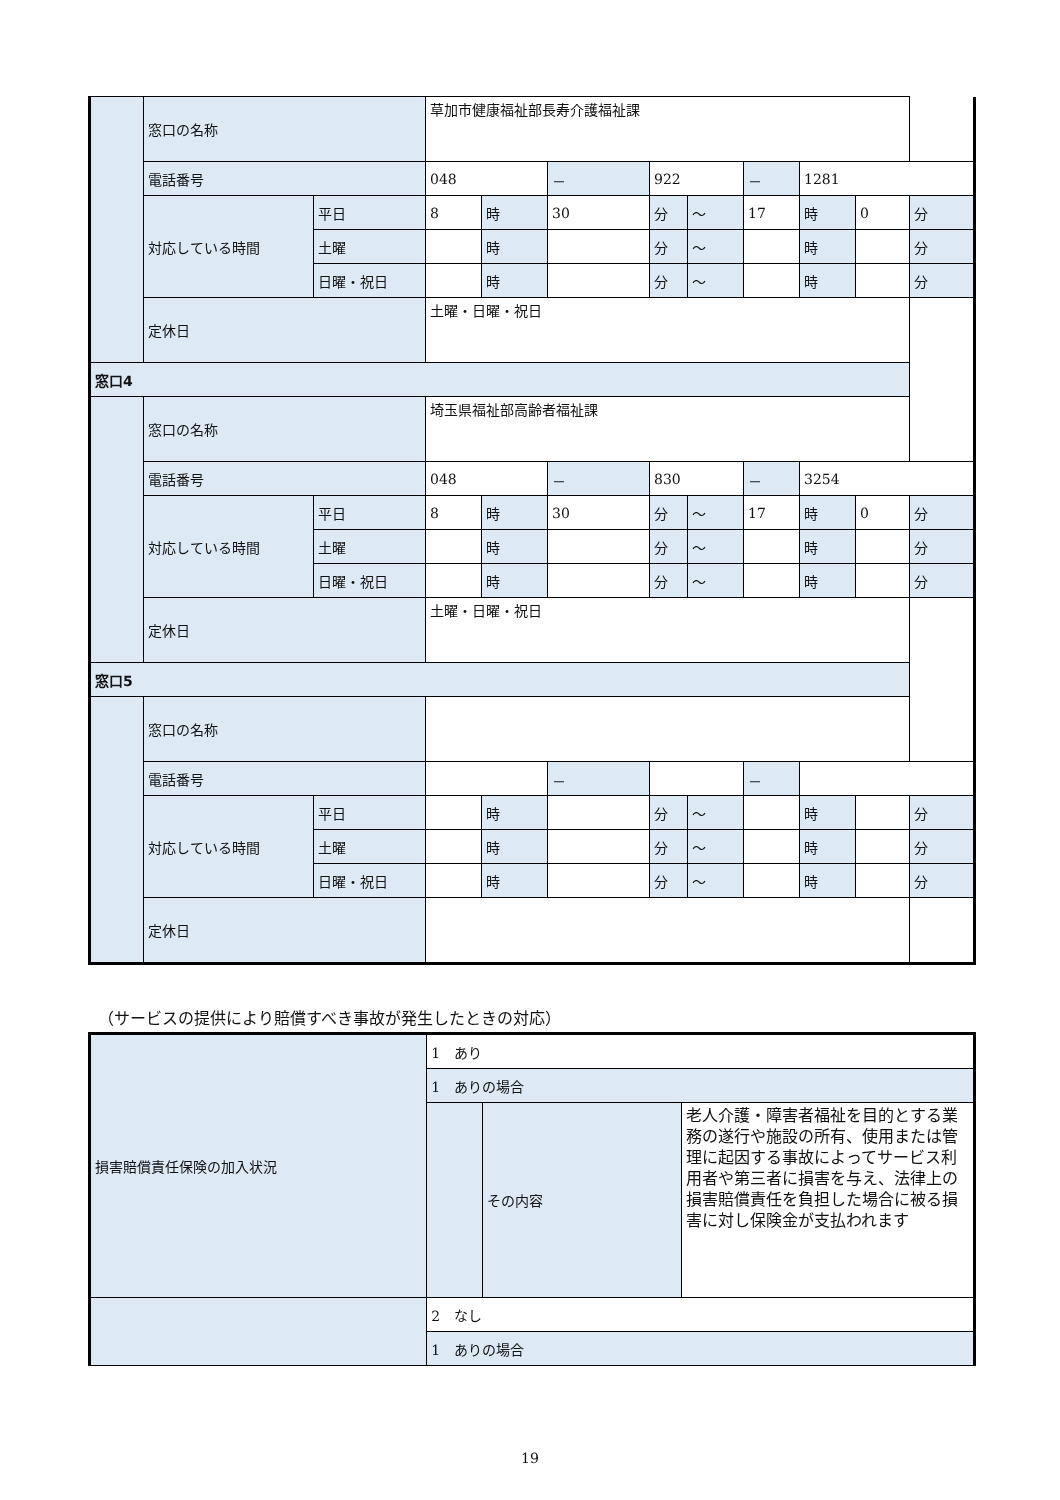| | 窓口の名称 | | 草加市健康福祉部長寿介護福祉課 | | | | | | | | |
| | 電話番号 | | 048 | | － | 922 | | － | 1281 | | |
| | 対応している時間 | 平日 | 8 | 時 | 30 | 分 | ～ | 17 | 時 | 0 | 分 |
| | | 土曜 | | 時 | | 分 | ～ | | 時 | | 分 |
| | | 日曜・祝日 | | 時 | | 分 | ～ | | 時 | | 分 |
| | 定休日 | | 土曜・日曜・祝日 | | | | | | | | |
| 窓口4 | | | | | | | | | | | |
| | 窓口の名称 | | 埼玉県福祉部高齢者福祉課 | | | | | | | | |
| | 電話番号 | | 048 | | － | 830 | | － | 3254 | | |
| | 対応している時間 | 平日 | 8 | 時 | 30 | 分 | ～ | 17 | 時 | 0 | 分 |
| | | 土曜 | | 時 | | 分 | ～ | | 時 | | 分 |
| | | 日曜・祝日 | | 時 | | 分 | ～ | | 時 | | 分 |
| | 定休日 | | 土曜・日曜・祝日 | | | | | | | | |
| 窓口5 | | | | | | | | | | | |
| | 窓口の名称 | | | | | | | | | | |
| | 電話番号 | | | | － | | | － | | | |
| | 対応している時間 | 平日 | | 時 | | 分 | ～ | | 時 | | 分 |
| | | 土曜 | | 時 | | 分 | ～ | | 時 | | 分 |
| | | 日曜・祝日 | | 時 | | 分 | ～ | | 時 | | 分 |
| | 定休日 | | | | | | | | | | |
（サービスの提供により賠償すべき事故が発生したときの対応）
| 損害賠償責任保険の加入状況 | 1 あり | | |
| | 1 ありの場合 | | |
| | | その内容 | 老人介護・障害者福祉を目的とする業務の遂行や施設の所有、使用または管理に起因する事故によってサービス利用者や第三者に損害を与え、法律上の損害賠償責任を負担した場合に被る損害に対し保険金が支払われます |
| | 2 なし | | |
| | 1 ありの場合 | | |
19